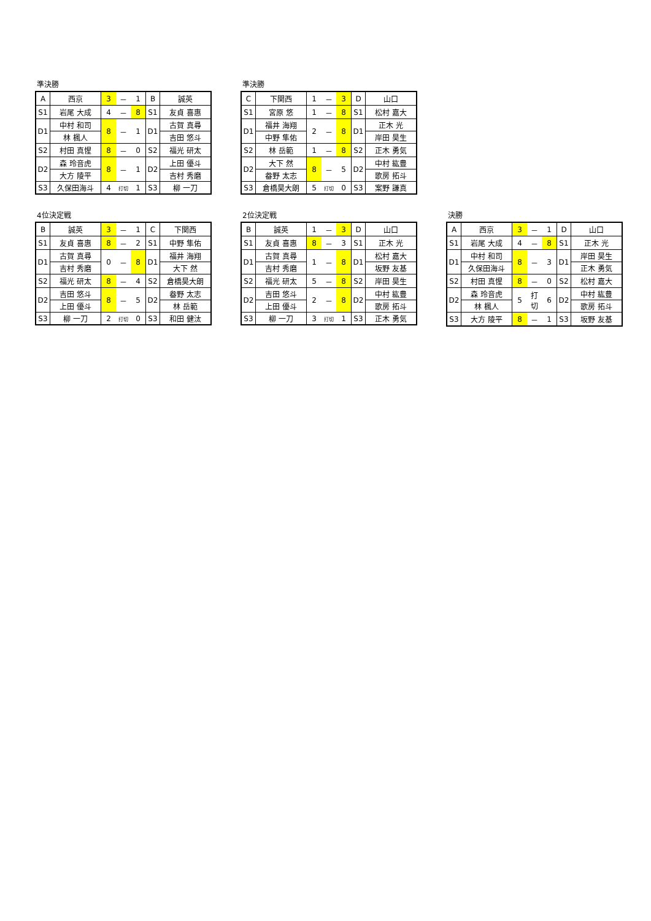準決勝
| A | 西京 | 3 | － | 1 | B | 誠英 |
| S1 | 岩尾 大成 | 4 | － | 8 | S1 | 友貞 喜惠 |
| D1 | 中村 和司 | 8 | － | 1 | D1 | 古賀 真尋 |
| | 林 楓人 | | | | | 吉田 悠斗 |
| S2 | 村田 真惺 | 8 | － | 0 | S2 | 福光 研太 |
| D2 | 森 玲音虎 | 8 | － | 1 | D2 | 上田 優斗 |
| | 大方 陵平 | | | | | 吉村 秀磨 |
| S3 | 久保田海斗 | 4 | 打切 | 1 | S3 | 柳 一刀 |
準決勝
| C | 下関西 | 1 | － | 3 | D | 山口 |
| S1 | 宮原 悠 | 1 | － | 8 | S1 | 松村 嘉大 |
| D1 | 福井 海翔 | 2 | － | 8 | D1 | 正木 光 |
| | 中野 隼佑 | | | | | 岸田 昊生 |
| S2 | 林 岳範 | 1 | － | 8 | S2 | 正木 勇気 |
| D2 | 大下 然 | 8 | － | 5 | D2 | 中村 紘豊 |
| | 畚野 太志 | | | | | 歌房 拓斗 |
| S3 | 倉橋昊大朗 | 5 | 打切 | 0 | S3 | 案野 謙真 |
4位決定戦
| B | 誠英 | 3 | － | 1 | C | 下関西 |
| S1 | 友貞 喜惠 | 8 | － | 2 | S1 | 中野 隼佑 |
| D1 | 古賀 真尋 | 0 | － | 8 | D1 | 福井 海翔 |
| | 吉村 秀磨 | | | | | 大下 然 |
| S2 | 福光 研太 | 8 | － | 4 | S2 | 倉橋昊大朗 |
| D2 | 吉田 悠斗 | 8 | － | 5 | D2 | 畚野 太志 |
| | 上田 優斗 | | | | | 林 岳範 |
| S3 | 柳 一刀 | 2 | 打切 | 0 | S3 | 和田 健汰 |
2位決定戦
| B | 誠英 | 1 | － | 3 | D | 山口 |
| S1 | 友貞 喜惠 | 8 | － | 3 | S1 | 正木 光 |
| D1 | 古賀 真尋 | 1 | － | 8 | D1 | 松村 嘉大 |
| | 吉村 秀磨 | | | | | 坂野 友基 |
| S2 | 福光 研太 | 5 | － | 8 | S2 | 岸田 昊生 |
| D2 | 吉田 悠斗 | 2 | － | 8 | D2 | 中村 紘豊 |
| | 上田 優斗 | | | | | 歌房 拓斗 |
| S3 | 柳 一刀 | 3 | 打切 | 1 | S3 | 正木 勇気 |
決勝
| A | 西京 | 3 | － | 1 | D | 山口 |
| S1 | 岩尾 大成 | 4 | － | 8 | S1 | 正木 光 |
| D1 | 中村 和司 | 8 | － | 3 | D1 | 岸田 昊生 |
| | 久保田海斗 | | | | | 正木 勇気 |
| S2 | 村田 真惺 | 8 | － | 0 | S2 | 松村 嘉大 |
| D2 | 森 玲音虎 | 5 | 打 切 | 6 | D2 | 中村 紘豊 |
| | 林 楓人 | | | | | 歌房 拓斗 |
| S3 | 大方 陵平 | 8 | － | 1 | S3 | 坂野 友基 |